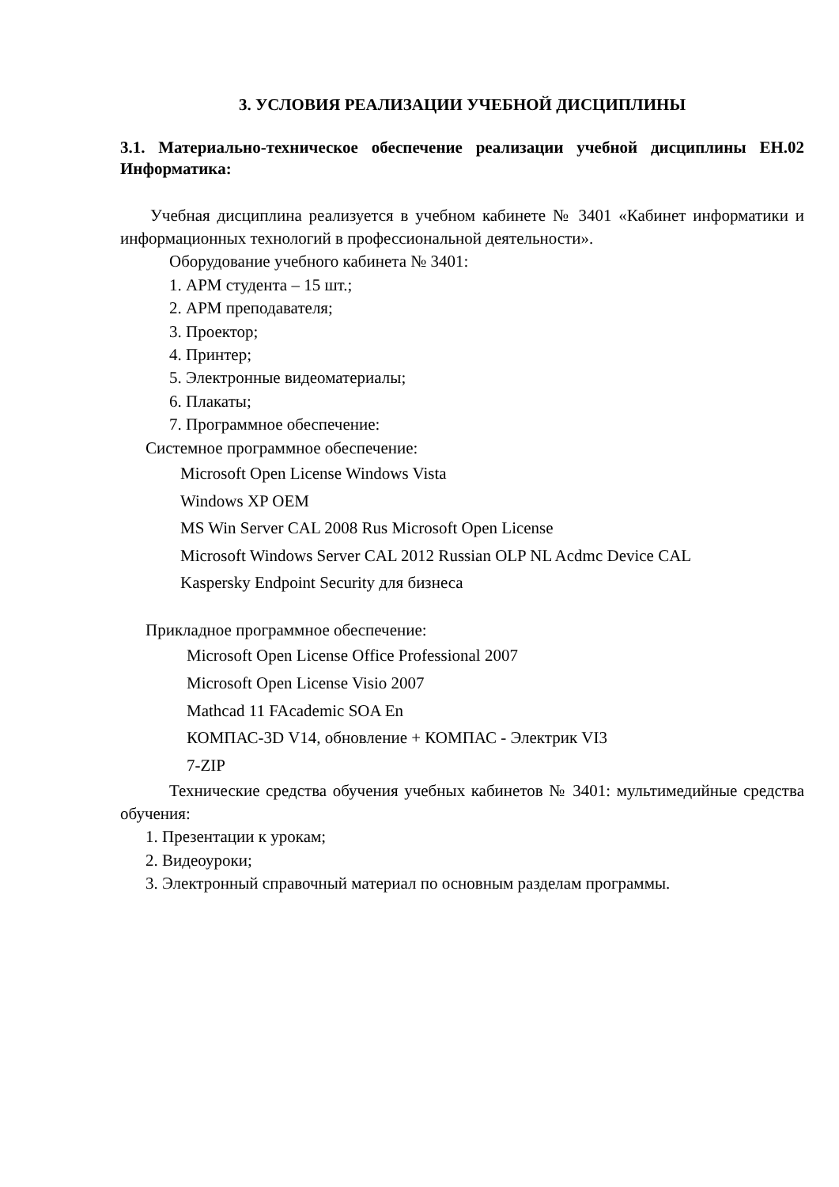3. УСЛОВИЯ РЕАЛИЗАЦИИ УЧЕБНОЙ ДИСЦИПЛИНЫ
3.1. Материально-техническое обеспечение реализации учебной дисциплины ЕН.02 Информатика:
Учебная дисциплина реализуется в учебном кабинете № 3401 «Кабинет информатики и информационных технологий в профессиональной деятельности».
Оборудование учебного кабинета № 3401:
1. АРМ студента – 15 шт.;
2. АРМ преподавателя;
3. Проектор;
4. Принтер;
5. Электронные видеоматериалы;
6. Плакаты;
7. Программное обеспечение:
Системное программное обеспечение:
Microsoft Open License Windows Vista
Windows XP OEM
MS Win Server CAL 2008 Rus Microsoft Open License
Microsoft Windows Server CAL 2012 Russian OLP NL Acdmc Device CAL
Kaspersky Endpoint Security для бизнеса
Прикладное программное обеспечение:
Microsoft Open License Office Professional 2007
Microsoft Open License Visio 2007
Mathcad 11 FAcademic SOA En
КОМПАС-3D V14, обновление + КОМПАС - Электрик VI3
7-ZIP
Технические средства обучения учебных кабинетов № 3401: мультимедийные средства обучения:
1. Презентации к урокам;
2. Видеоуроки;
3. Электронный справочный материал по основным разделам программы.